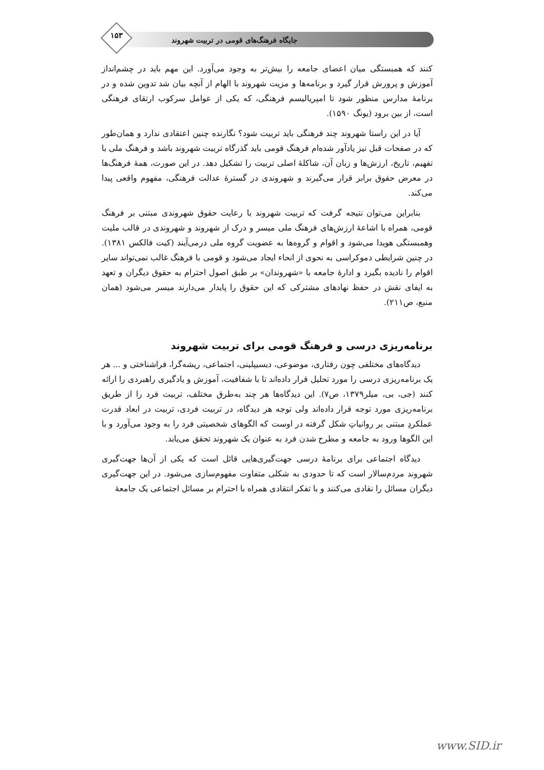۱۵۳
جایگاه فرهنگ‌های قومی در تربیت شهروند
کنند که همبستگی میان اعضای جامعه را بیش‌تر به وجود می‌آورد. این مهم باید در چشم‌انداز آموزش و پرورش قرار گیرد و برنامه‌ها و مزیت شهروند با الهام از آنچه بیان شد تدوین شده و در برنامهٔ مدارس منظور شود تا امپریالیسم فرهنگی، که یکی از عوامل سرکوب ارتقای فرهنگی است، از بین برود (یونگ ۱۵۹۰).
آیا در این راستا شهروند چند فرهنگی باید تربیت شود؟ نگارنده چنین اعتقادی ندارد و همان‌طور که در صفحات قبل نیز یادآور شده‌ام فرهنگ قومی باید گذرگاه تربیت شهروند باشد و فرهنگ ملی با تفهیم، تاریخ، ارزش‌ها و زبان آن، شاکلهٔ اصلی تربیت را تشکیل دهد. در این صورت، همهٔ فرهنگ‌ها در معرض حقوق برابر قرار می‌گیرند و شهروندی در گسترهٔ عدالت فرهنگی، مفهوم واقعی پیدا می‌کند.
بنابراین می‌توان نتیجه گرفت که تربیت شهروند با رعایت حقوق شهروندی مبتنی بر فرهنگ قومی، همراه با اشاعهٔ ارزش‌های فرهنگ ملی میسر و درک از شهروند و شهروندی در قالب ملیت وهمبستگی هویدا می‌شود و اقوام و گروه‌ها به عضویت گروه ملی درمی‌آیند (کیت فالکس ۱۳۸۱). در چنین شرایطی دموکراسی به نحوی از انحاء ایجاد می‌شود و قومی با فرهنگ غالب نمی‌تواند سایر اقوام را نادیده بگیرد و ادارهٔ جامعه با «شهروندان» بر طبق اصول احترام به حقوق دیگران و تعهد به ایفای نقش در حفظ نهادهای مشترکی که این حقوق را پایدار می‌دارند میسر می‌شود (همان منبع، ص۲۱۱).
برنامه‌ریزی درسی و فرهنگ قومی برای تربیت شهروند
دیدگاه‌های مختلفی چون رفتاری، موضوعی، دیسیپلینی، اجتماعی، ریشه‌گرا، فراشناختی و ... هر یک برنامه‌ریزی درسی را مورد تحلیل قرار داده‌اند تا با شفافیت، آموزش و یادگیری راهبردی را ارائه کنند (جی، بی، میلر۱۳۷۹، ص۷). این دیدگاه‌ها هر چند به‌طرق مختلف، تربیت فرد را از طریق برنامه‌ریزی مورد توجه قرار داده‌اند ولی توجه هر دیدگاه، در تربیت فردی، تربیت در ابعاد قدرت عملکردِ مبتنی بر روانیاتِ شکل گرفته در اوست که الگوهای شخصیتی فرد را به وجود می‌آورد و با این الگوها ورود به جامعه و مطرح شدن فرد به عنوان یک شهروند تحقق می‌یابد.
دیدگاه اجتماعی برای برنامهٔ درسی جهت‌گیری‌هایی قائل است که یکی از آن‌ها جهت‌گیری شهروند مردم‌سالار است که تا حدودی به شکلی متفاوت مفهوم‌سازی می‌شود. در این جهت‌گیری دیگران مسائل را نقادی می‌کنند و با تفکر انتقادی همراه با احترام بر مسائل اجتماعی یک جامعهٔ
www.SID.ir